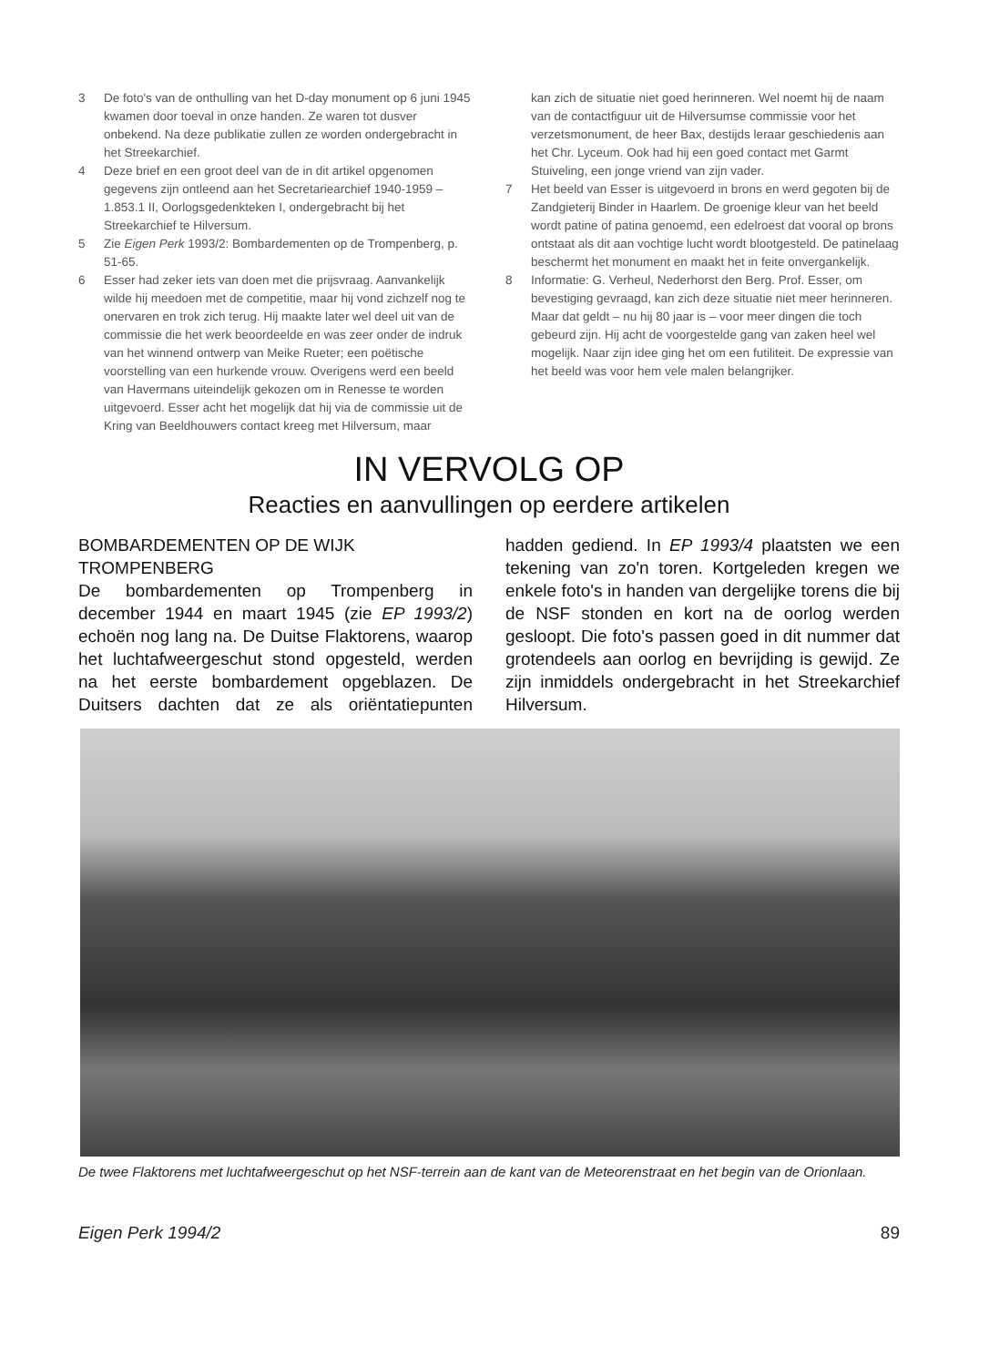3 De foto's van de onthulling van het D-day monument op 6 juni 1945 kwamen door toeval in onze handen. Ze waren tot dusver onbekend. Na deze publikatie zullen ze worden ondergebracht in het Streekarchief.
4 Deze brief en een groot deel van de in dit artikel opgenomen gegevens zijn ontleend aan het Secretariearchief 1940-1959 – 1.853.1 II, Oorlogsgedenkteken I, ondergebracht bij het Streekarchief te Hilversum.
5 Zie Eigen Perk 1993/2: Bombardementen op de Trompenberg, p. 51-65.
6 Esser had zeker iets van doen met die prijsvraag. Aanvankelijk wilde hij meedoen met de competitie, maar hij vond zichzelf nog te onervaren en trok zich terug. Hij maakte later wel deel uit van de commissie die het werk beoordeelde en was zeer onder de indruk van het winnend ontwerp van Meike Rueter; een poëtische voorstelling van een hurkende vrouw. Overigens werd een beeld van Havermans uiteindelijk gekozen om in Renesse te worden uitgevoerd. Esser acht het mogelijk dat hij via de commissie uit de Kring van Beeldhouwers contact kreeg met Hilversum, maar
kan zich de situatie niet goed herinneren. Wel noemt hij de naam van de contactfiguur uit de Hilversumse commissie voor het verzetsmonument, de heer Bax, destijds leraar geschiedenis aan het Chr. Lyceum. Ook had hij een goed contact met Garmt Stuiveling, een jonge vriend van zijn vader.
7 Het beeld van Esser is uitgevoerd in brons en werd gegoten bij de Zandgieterij Binder in Haarlem. De groenige kleur van het beeld wordt patine of patina genoemd, een edelroest dat vooral op brons ontstaat als dit aan vochtige lucht wordt blootgesteld. De patinelaag beschermt het monument en maakt het in feite onvergankelijk.
8 Informatie: G. Verheul, Nederhorst den Berg. Prof. Esser, om bevestiging gevraagd, kan zich deze situatie niet meer herinneren. Maar dat geldt – nu hij 80 jaar is – voor meer dingen die toch gebeurd zijn. Hij acht de voorgestelde gang van zaken heel wel mogelijk. Naar zijn idee ging het om een futiliteit. De expressie van het beeld was voor hem vele malen belangrijker.
IN VERVOLG OP
Reacties en aanvullingen op eerdere artikelen
BOMBARDEMENTEN OP DE WIJK TROMPENBERG
De bombardementen op Trompenberg in december 1944 en maart 1945 (zie EP 1993/2) echoën nog lang na. De Duitse Flaktorens, waarop het luchtafweergeschut stond opgesteld, werden na het eerste bombardement opgeblazen. De Duitsers dachten dat ze als oriëntatiepunten hadden gediend. In EP 1993/4 plaatsten we een tekening van zo'n toren. Kortgeleden kregen we enkele foto's in handen van dergelijke torens die bij de NSF stonden en kort na de oorlog werden gesloopt. Die foto's passen goed in dit nummer dat grotendeels aan oorlog en bevrijding is gewijd. Ze zijn inmiddels ondergebracht in het Streekarchief Hilversum.
De twee Flaktorens met luchtafweergeschut op het NSF-terrein aan de kant van de Meteorenstraat en het begin van de Orionlaan.
Eigen Perk 1994/2 89